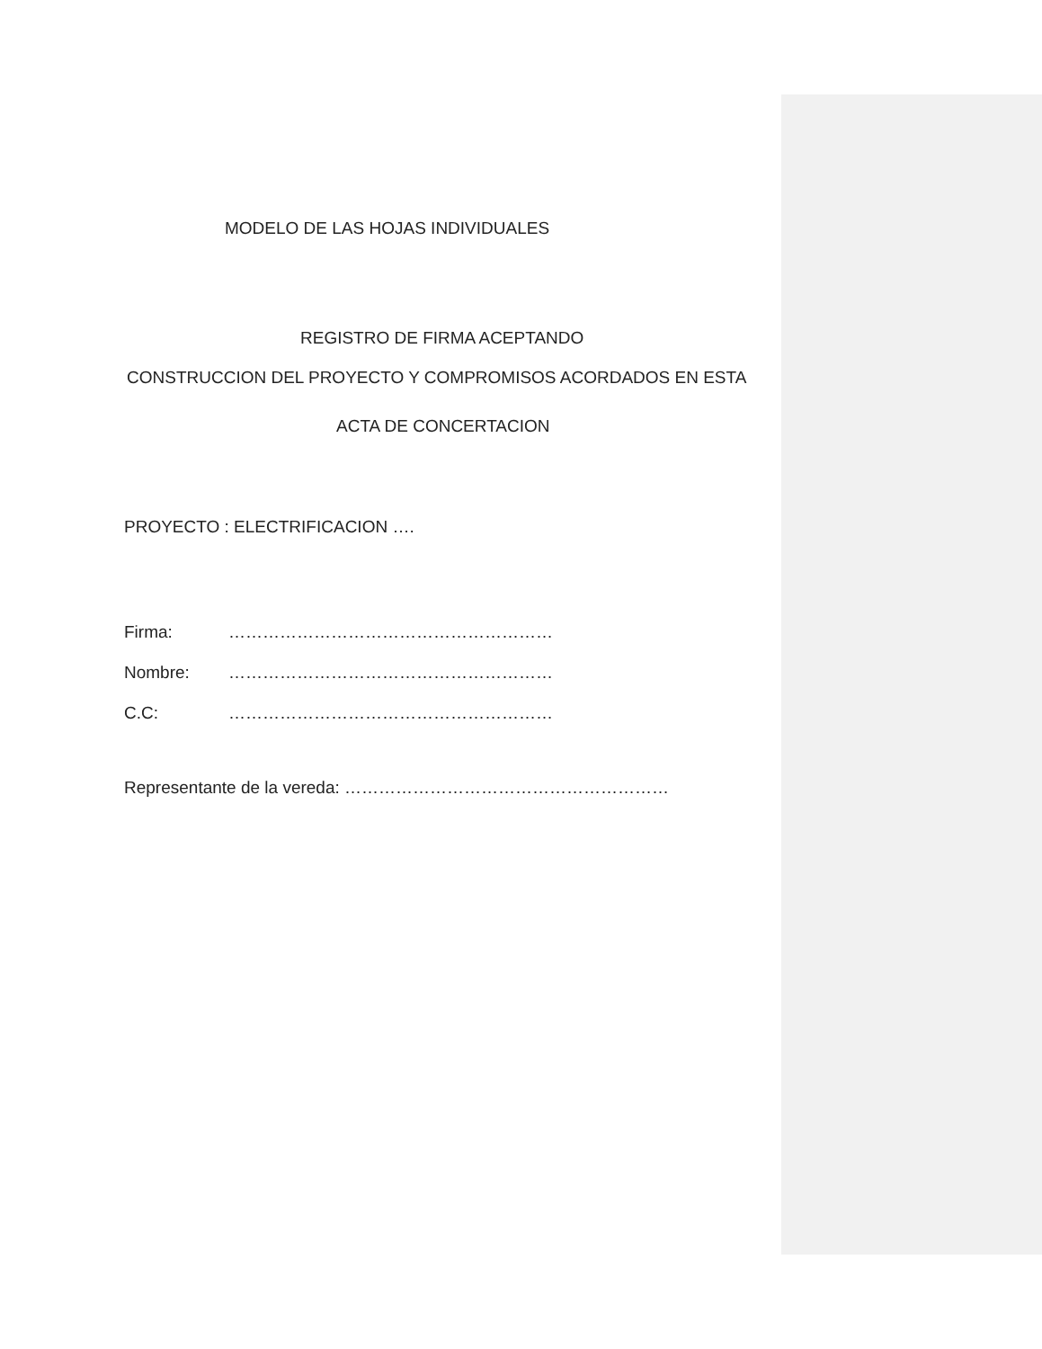MODELO DE LAS HOJAS INDIVIDUALES
REGISTRO DE FIRMA ACEPTANDO
CONSTRUCCION DEL PROYECTO Y COMPROMISOS ACORDADOS EN ESTA
ACTA DE CONCERTACION
PROYECTO : ELECTRIFICACION ….
Firma: …………………………………………………
Nombre: …………………………………………………
C.C: …………………………………………………
Representante de la vereda: …………………………………………………